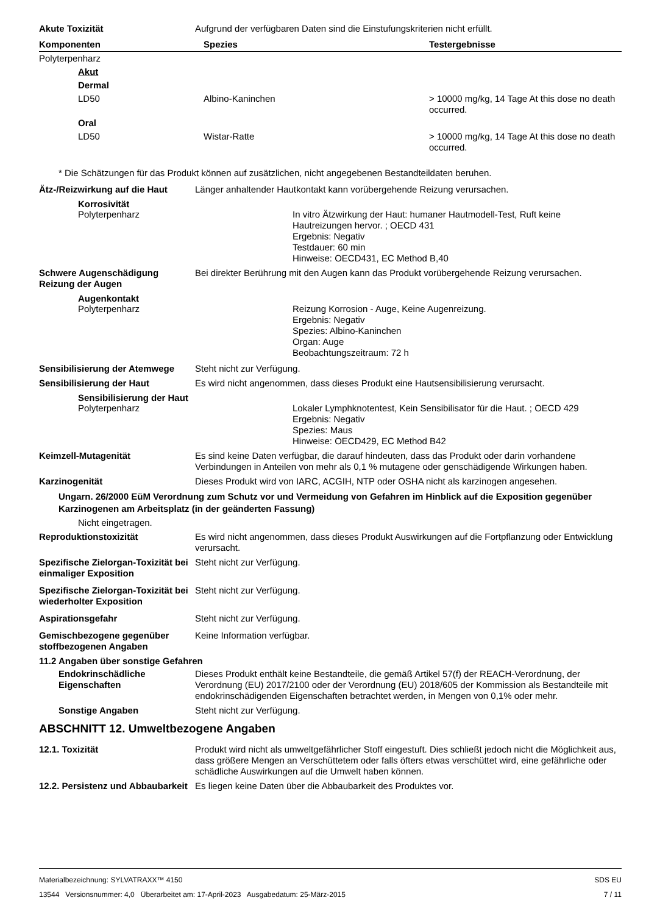Akute Toxizität Aufgrund der verfügbaren Daten sind die Einstufungskriterien nicht erfüllt.
| Komponenten | Spezies | Testergebnisse |
| --- | --- | --- |
| Polyterpenharz | | |
| Akut | | |
| Dermal | | |
| LD50 | Albino-Kaninchen | > 10000 mg/kg, 14 Tage At this dose no death occurred. |
| Oral | | |
| LD50 | Wistar-Ratte | > 10000 mg/kg, 14 Tage At this dose no death occurred. |
* Die Schätzungen für das Produkt können auf zusätzlichen, nicht angegebenen Bestandteildaten beruhen.
Ätz-/Reizwirkung auf die Haut
Länger anhaltender Hautkontakt kann vorübergehende Reizung verursachen.
Korrosivität
Polyterpenharz In vitro Ätzwirkung der Haut: humaner Hautmodell-Test, Ruft keine Hautreizungen hervor. ; OECD 431
Ergebnis: Negativ
Testdauer: 60 min
Hinweise: OECD431, EC Method B,40
Schwere Augenschädigung Reizung der Augen
Bei direkter Berührung mit den Augen kann das Produkt vorübergehende Reizung verursachen.
Augenkontakt
Polyterpenharz Reizung Korrosion - Auge, Keine Augenreizung.
Ergebnis: Negativ
Spezies: Albino-Kaninchen
Organ: Auge
Beobachtungszeitraum: 72 h
Sensibilisierung der Atemwege
Steht nicht zur Verfügung.
Sensibilisierung der Haut Es wird nicht angenommen, dass dieses Produkt eine Hautsensibilisierung verursacht.
Sensibilisierung der Haut
Polyterpenharz Lokaler Lymphknotentest, Kein Sensibilisator für die Haut. ; OECD 429
Ergebnis: Negativ
Spezies: Maus
Hinweise: OECD429, EC Method B42
Keimzell-Mutagenität Es sind keine Daten verfügbar, die darauf hindeuten, dass das Produkt oder darin vorhandene Verbindungen in Anteilen von mehr als 0,1 % mutagene oder genschädigende Wirkungen haben.
Karzinogenität Dieses Produkt wird von IARC, ACGIH, NTP oder OSHA nicht als karzinogen angesehen.
Ungarn. 26/2000 EüM Verordnung zum Schutz vor und Vermeidung von Gefahren im Hinblick auf die Exposition gegenüber Karzinogenen am Arbeitsplatz (in der geänderten Fassung)
Nicht eingetragen.
Reproduktionstoxizität Es wird nicht angenommen, dass dieses Produkt Auswirkungen auf die Fortpflanzung oder Entwicklung verursacht.
Spezifische Zielorgan-Toxizität bei einmaliger Exposition
Steht nicht zur Verfügung.
Spezifische Zielorgan-Toxizität bei wiederholter Exposition
Steht nicht zur Verfügung.
Aspirationsgefahr Steht nicht zur Verfügung.
Gemischbezogene gegenüber stoffbezogenen Angaben
Keine Information verfügbar.
11.2 Angaben über sonstige Gefahren
Endokrinschädliche Eigenschaften
Dieses Produkt enthält keine Bestandteile, die gemäß Artikel 57(f) der REACH-Verordnung, der Verordnung (EU) 2017/2100 oder der Verordnung (EU) 2018/605 der Kommission als Bestandteile mit endokrinschädigenden Eigenschaften betrachtet werden, in Mengen von 0,1% oder mehr.
Sonstige Angaben Steht nicht zur Verfügung.
ABSCHNITT 12. Umweltbezogene Angaben
12.1. Toxizität Produkt wird nicht als umweltgefährlicher Stoff eingestuft. Dies schließt jedoch nicht die Möglichkeit aus, dass größere Mengen an Verschüttetem oder falls öfters etwas verschüttet wird, eine gefährliche oder schädliche Auswirkungen auf die Umwelt haben können.
12.2. Persistenz und Abbaubarkeit
Es liegen keine Daten über die Abbaubarkeit des Produktes vor.
Materialbezeichnung: SYLVATRAXX™ 4150
13544 Versionsnummer: 4,0 Überarbeitet am: 17-April-2023 Ausgabedatum: 25-März-2015
SDS EU
7 / 11